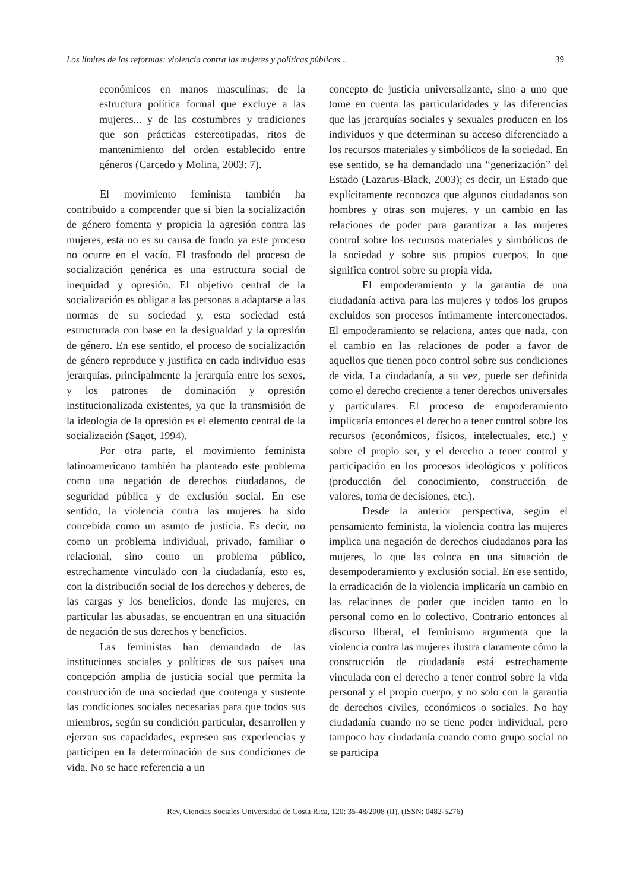Los límites de las reformas: violencia contra las mujeres y políticas públicas... 39
económicos en manos masculinas; de la estructura política formal que excluye a las mujeres... y de las costumbres y tradiciones que son prácticas estereotipadas, ritos de mantenimiento del orden establecido entre géneros (Carcedo y Molina, 2003: 7).
El movimiento feminista también ha contribuido a comprender que si bien la socialización de género fomenta y propicia la agresión contra las mujeres, esta no es su causa de fondo ya este proceso no ocurre en el vacío. El trasfondo del proceso de socialización genérica es una estructura social de inequidad y opresión. El objetivo central de la socialización es obligar a las personas a adaptarse a las normas de su sociedad y, esta sociedad está estructurada con base en la desigualdad y la opresión de género. En ese sentido, el proceso de socialización de género reproduce y justifica en cada individuo esas jerarquías, principalmente la jerarquía entre los sexos, y los patrones de dominación y opresión institucionalizada existentes, ya que la transmisión de la ideología de la opresión es el elemento central de la socialización (Sagot, 1994).
Por otra parte, el movimiento feminista latinoamericano también ha planteado este problema como una negación de derechos ciudadanos, de seguridad pública y de exclusión social. En ese sentido, la violencia contra las mujeres ha sido concebida como un asunto de justicia. Es decir, no como un problema individual, privado, familiar o relacional, sino como un problema público, estrechamente vinculado con la ciudadanía, esto es, con la distribución social de los derechos y deberes, de las cargas y los beneficios, donde las mujeres, en particular las abusadas, se encuentran en una situación de negación de sus derechos y beneficios.
Las feministas han demandado de las instituciones sociales y políticas de sus países una concepción amplia de justicia social que permita la construcción de una sociedad que contenga y sustente las condiciones sociales necesarias para que todos sus miembros, según su condición particular, desarrollen y ejerzan sus capacidades, expresen sus experiencias y participen en la determinación de sus condiciones de vida. No se hace referencia a un
concepto de justicia universalizante, sino a uno que tome en cuenta las particularidades y las diferencias que las jerarquías sociales y sexuales producen en los individuos y que determinan su acceso diferenciado a los recursos materiales y simbólicos de la sociedad. En ese sentido, se ha demandado una “generización” del Estado (Lazarus-Black, 2003); es decir, un Estado que explícitamente reconozca que algunos ciudadanos son hombres y otras son mujeres, y un cambio en las relaciones de poder para garantizar a las mujeres control sobre los recursos materiales y simbólicos de la sociedad y sobre sus propios cuerpos, lo que significa control sobre su propia vida.
El empoderamiento y la garantía de una ciudadanía activa para las mujeres y todos los grupos excluidos son procesos íntimamente interconectados. El empoderamiento se relaciona, antes que nada, con el cambio en las relaciones de poder a favor de aquellos que tienen poco control sobre sus condiciones de vida. La ciudadanía, a su vez, puede ser definida como el derecho creciente a tener derechos universales y particulares. El proceso de empoderamiento implicaría entonces el derecho a tener control sobre los recursos (económicos, físicos, intelectuales, etc.) y sobre el propio ser, y el derecho a tener control y participación en los procesos ideológicos y políticos (producción del conocimiento, construcción de valores, toma de decisiones, etc.).
Desde la anterior perspectiva, según el pensamiento feminista, la violencia contra las mujeres implica una negación de derechos ciudadanos para las mujeres, lo que las coloca en una situación de desempoderamiento y exclusión social. En ese sentido, la erradicación de la violencia implicaría un cambio en las relaciones de poder que inciden tanto en lo personal como en lo colectivo. Contrario entonces al discurso liberal, el feminismo argumenta que la violencia contra las mujeres ilustra claramente cómo la construcción de ciudadanía está estrechamente vinculada con el derecho a tener control sobre la vida personal y el propio cuerpo, y no solo con la garantía de derechos civiles, económicos o sociales. No hay ciudadanía cuando no se tiene poder individual, pero tampoco hay ciudadanía cuando como grupo social no se participa
Rev. Ciencias Sociales Universidad de Costa Rica, 120: 35-48/2008 (II). (ISSN: 0482-5276)